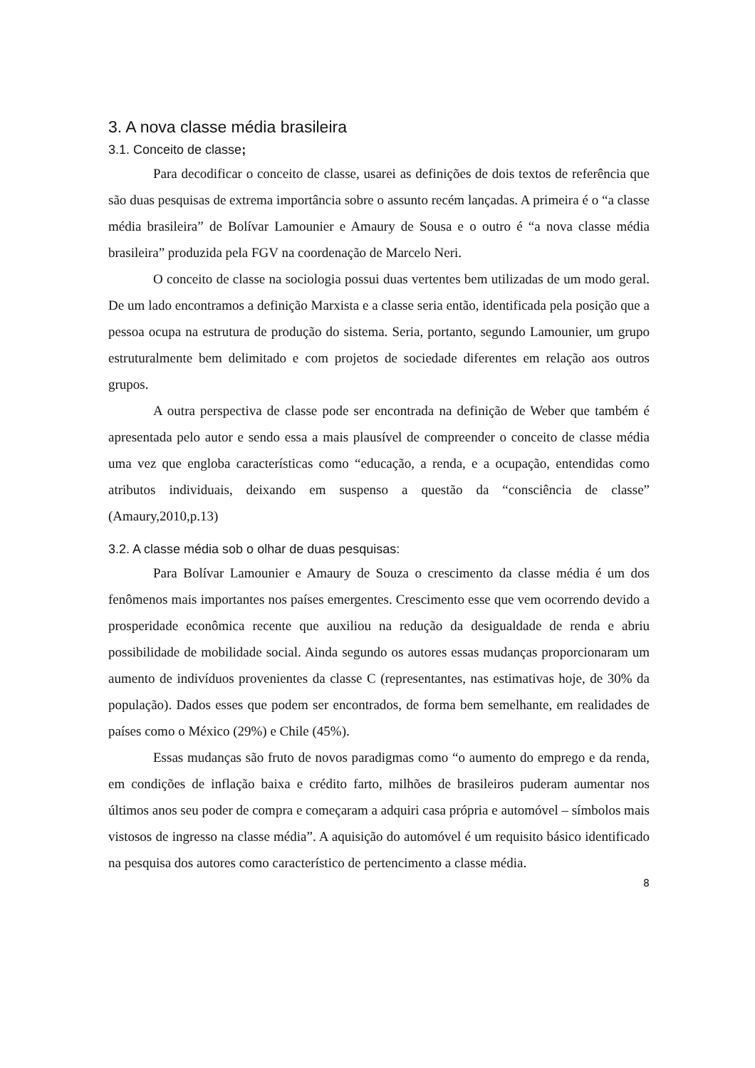3. A nova classe média brasileira
3.1. Conceito de classe;
Para decodificar o conceito de classe, usarei as definições de dois textos de referência que são duas pesquisas de extrema importância sobre o assunto recém lançadas. A primeira é o “a classe média brasileira” de Bolívar Lamounier e Amaury de Sousa e o outro é “a nova classe média brasileira” produzida pela FGV na coordenação de Marcelo Neri.
O conceito de classe na sociologia possui duas vertentes bem utilizadas de um modo geral. De um lado encontramos a definição Marxista e a classe seria então, identificada pela posição que a pessoa ocupa na estrutura de produção do sistema. Seria, portanto, segundo Lamounier, um grupo estruturalmente bem delimitado e com projetos de sociedade diferentes em relação aos outros grupos.
A outra perspectiva de classe pode ser encontrada na definição de Weber que também é apresentada pelo autor e sendo essa a mais plausível de compreender o conceito de classe média uma vez que engloba características como “educação, a renda, e a ocupação, entendidas como atributos individuais, deixando em suspenso a questão da “consciência de classe” (Amaury,2010,p.13)
3.2. A classe média sob o olhar de duas pesquisas:
Para Bolívar Lamounier e Amaury de Souza o crescimento da classe média é um dos fenômenos mais importantes nos países emergentes. Crescimento esse que vem ocorrendo devido a prosperidade econômica recente que auxiliou na redução da desigualdade de renda e abriu possibilidade de mobilidade social. Ainda segundo os autores essas mudanças proporcionaram um aumento de indivíduos provenientes da classe C (representantes, nas estimativas hoje, de 30% da população). Dados esses que podem ser encontrados, de forma bem semelhante, em realidades de países como o México (29%) e Chile (45%).
Essas mudanças são fruto de novos paradigmas como “o aumento do emprego e da renda, em condições de inflação baixa e crédito farto, milhões de brasileiros puderam aumentar nos últimos anos seu poder de compra e começaram a adquiri casa própria e automóvel – símbolos mais vistosos de ingresso na classe média”. A aquisição do automóvel é um requisito básico identificado na pesquisa dos autores como característico de pertencimento a classe média.
8